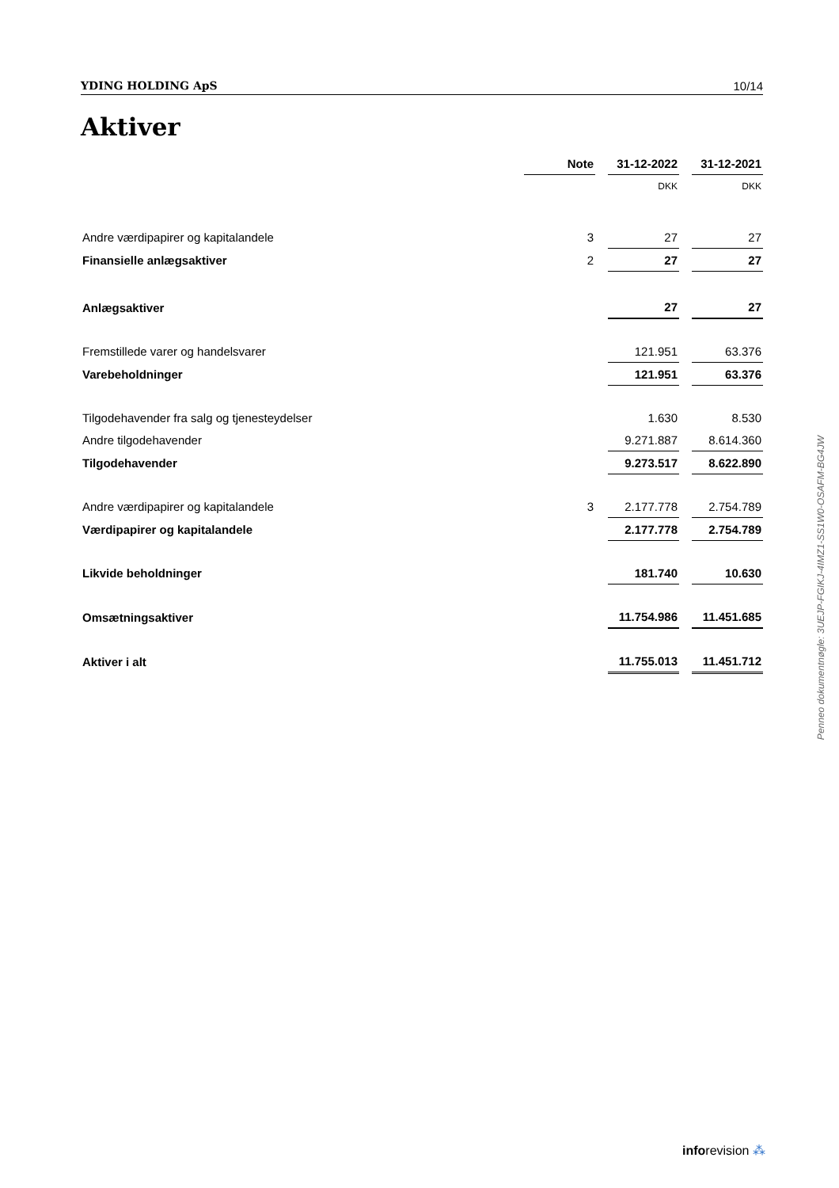YDING HOLDING ApS 10/14
Aktiver
| | Note | | 31-12-2022 | | 31-12-2021 |
| | | | DKK | | DKK |
| Andre værdipapirer og kapitalandele | 3 | | 27 | | 27 |
| Finansielle anlægsaktiver | 2 | | 27 | | 27 |
| Anlægsaktiver | | | 27 | | 27 |
| Fremstillede varer og handelsvarer | | | 121.951 | | 63.376 |
| Varebeholdninger | | | 121.951 | | 63.376 |
| Tilgodehavender fra salg og tjenesteydelser | | | 1.630 | | 8.530 |
| Andre tilgodehavender | | | 9.271.887 | | 8.614.360 |
| Tilgodehavender | | | 9.273.517 | | 8.622.890 |
| Andre værdipapirer og kapitalandele | 3 | | 2.177.778 | | 2.754.789 |
| Værdipapirer og kapitalandele | | | 2.177.778 | | 2.754.789 |
| Likvide beholdninger | | | 181.740 | | 10.630 |
| Omsætningsaktiver | | | 11.754.986 | | 11.451.685 |
| Aktiver i alt | | | 11.755.013 | | 11.451.712 |
Penneo dokumentnøgle: 3UEJP-FGIKJ-4IMZ1-SS1W0-OSAFM-BG4JW
inforevision ⁂